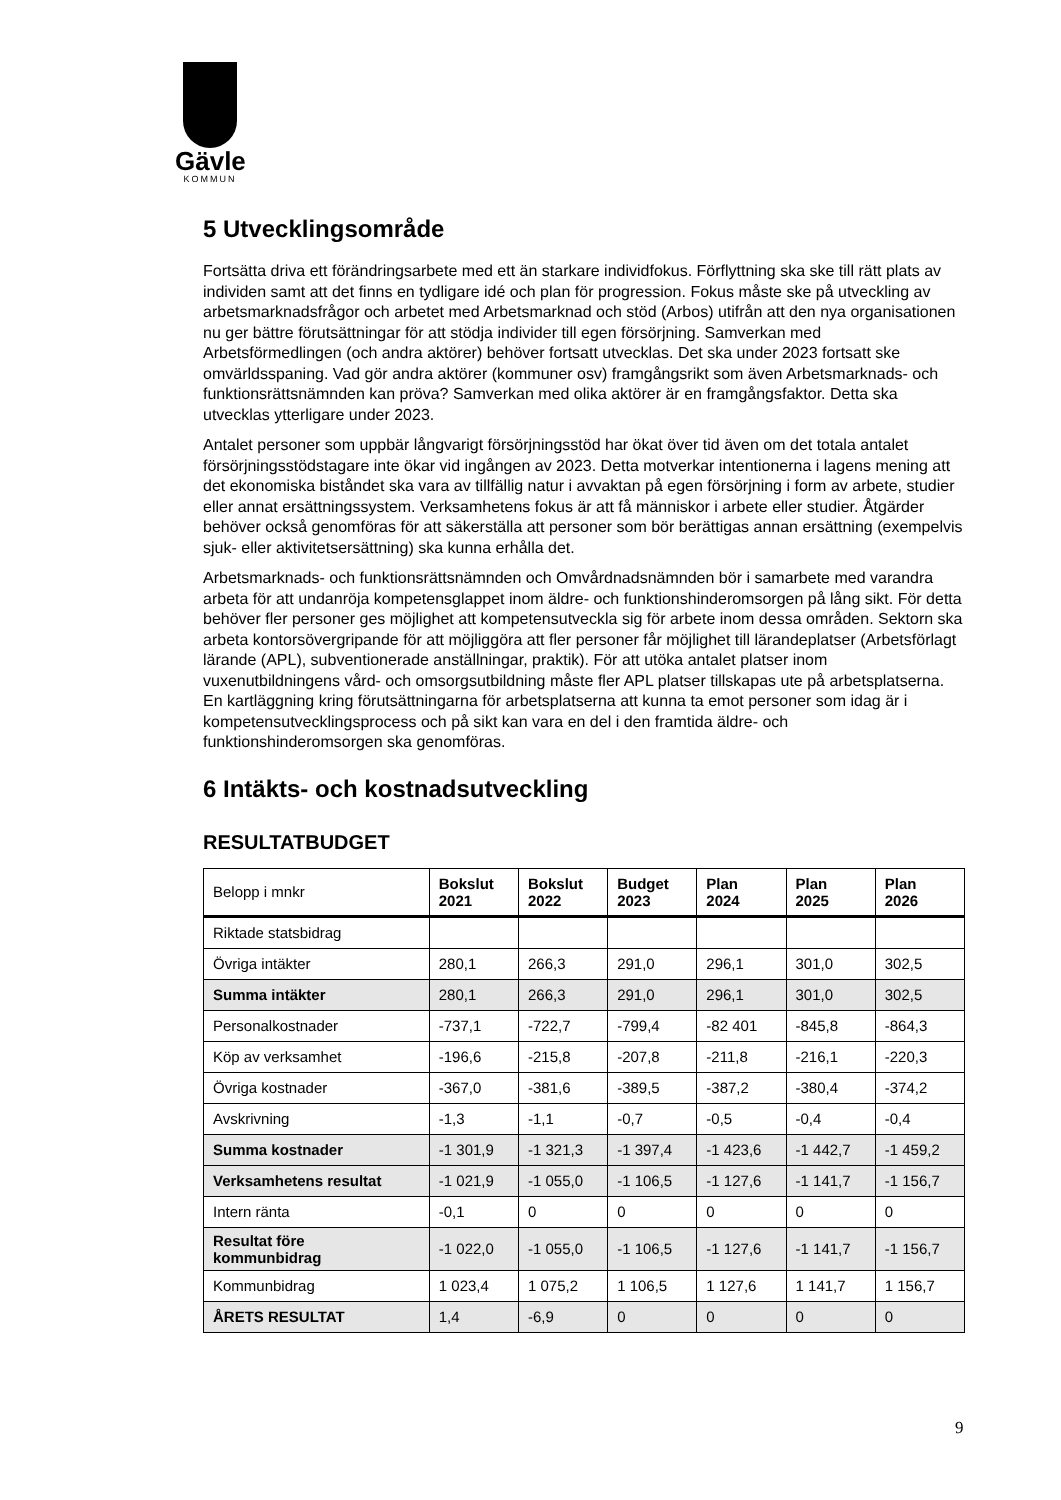Gävle
KOMMUN
5 Utvecklingsområde
Fortsätta driva ett förändringsarbete med ett än starkare individfokus. Förflyttning ska ske till rätt plats av individen samt att det finns en tydligare idé och plan för progression. Fokus måste ske på utveckling av arbetsmarknadsfrågor och arbetet med Arbetsmarknad och stöd (Arbos) utifrån att den nya organisationen nu ger bättre förutsättningar för att stödja individer till egen försörjning. Samverkan med Arbetsförmedlingen (och andra aktörer) behöver fortsatt utvecklas. Det ska under 2023 fortsatt ske omvärldsspaning. Vad gör andra aktörer (kommuner osv) framgångsrikt som även Arbetsmarknads- och funktionsrättsnämnden kan pröva? Samverkan med olika aktörer är en framgångsfaktor. Detta ska utvecklas ytterligare under 2023.
Antalet personer som uppbär långvarigt försörjningsstöd har ökat över tid även om det totala antalet försörjningsstödstagare inte ökar vid ingången av 2023. Detta motverkar intentionerna i lagens mening att det ekonomiska biståndet ska vara av tillfällig natur i avvaktan på egen försörjning i form av arbete, studier eller annat ersättningssystem. Verksamhetens fokus är att få människor i arbete eller studier. Åtgärder behöver också genomföras för att säkerställa att personer som bör berättigas annan ersättning (exempelvis sjuk- eller aktivitetsersättning) ska kunna erhålla det.
Arbetsmarknads- och funktionsrättsnämnden och Omvårdnadsnämnden bör i samarbete med varandra arbeta för att undanröja kompetensglappet inom äldre- och funktionshinderomsorgen på lång sikt. För detta behöver fler personer ges möjlighet att kompetensutveckla sig för arbete inom dessa områden. Sektorn ska arbeta kontorsövergripande för att möjliggöra att fler personer får möjlighet till lärandeplatser (Arbetsförlagt lärande (APL), subventionerade anställningar, praktik). För att utöka antalet platser inom vuxenutbildningens vård- och omsorgsutbildning måste fler APL platser tillskapas ute på arbetsplatserna. En kartläggning kring förutsättningarna för arbetsplatserna att kunna ta emot personer som idag är i kompetensutvecklingsprocess och på sikt kan vara en del i den framtida äldre- och funktionshinderomsorgen ska genomföras.
6 Intäkts- och kostnadsutveckling
RESULTATBUDGET
| Belopp i mnkr | Bokslut 2021 | Bokslut 2022 | Budget 2023 | Plan 2024 | Plan 2025 | Plan 2026 |
| Riktade statsbidrag | | | | | | |
| Övriga intäkter | 280,1 | 266,3 | 291,0 | 296,1 | 301,0 | 302,5 |
| Summa intäkter | 280,1 | 266,3 | 291,0 | 296,1 | 301,0 | 302,5 |
| Personalkostnader | -737,1 | -722,7 | -799,4 | -82 401 | -845,8 | -864,3 |
| Köp av verksamhet | -196,6 | -215,8 | -207,8 | -211,8 | -216,1 | -220,3 |
| Övriga kostnader | -367,0 | -381,6 | -389,5 | -387,2 | -380,4 | -374,2 |
| Avskrivning | -1,3 | -1,1 | -0,7 | -0,5 | -0,4 | -0,4 |
| Summa kostnader | -1 301,9 | -1 321,3 | -1 397,4 | -1 423,6 | -1 442,7 | -1 459,2 |
| Verksamhetens resultat | -1 021,9 | -1 055,0 | -1 106,5 | -1 127,6 | -1 141,7 | -1 156,7 |
| Intern ränta | -0,1 | 0 | 0 | 0 | 0 | 0 |
| Resultat före kommunbidrag | -1 022,0 | -1 055,0 | -1 106,5 | -1 127,6 | -1 141,7 | -1 156,7 |
| Kommunbidrag | 1 023,4 | 1 075,2 | 1 106,5 | 1 127,6 | 1 141,7 | 1 156,7 |
| ÅRETS RESULTAT | 1,4 | -6,9 | 0 | 0 | 0 | 0 |
9